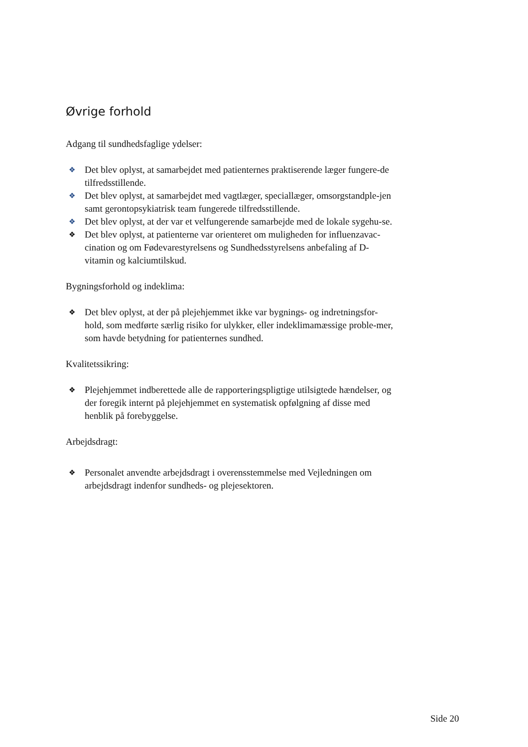Øvrige forhold
Adgang til sundhedsfaglige ydelser:
❖ Det blev oplyst, at samarbejdet med patienternes praktiserende læger fungere-de tilfredsstillende.
❖ Det blev oplyst, at samarbejdet med vagtlæger, speciallæger, omsorgstandple-jen samt gerontopsykiatrisk team fungerede tilfredsstillende.
❖ Det blev oplyst, at der var et velfungerende samarbejde med de lokale sygehu-se.
❖ Det blev oplyst, at patienterne var orienteret om muligheden for influenzavac-cination og om Fødevarestyrelsens og Sundhedsstyrelsens anbefaling af D-vitamin og kalciumtilskud.
Bygningsforhold og indeklima:
❖ Det blev oplyst, at der på plejehjemmet ikke var bygnings- og indretningsfor-hold, som medførte særlig risiko for ulykker, eller indeklimamæssige proble-mer, som havde betydning for patienternes sundhed.
Kvalitetssikring:
❖ Plejehjemmet indberettede alle de rapporteringspligtige utilsigtede hændelser, og der foregik internt på plejehjemmet en systematisk opfølgning af disse med henblik på forebyggelse.
Arbejdsdragt:
❖ Personalet anvendte arbejdsdragt i overensstemmelse med Vejledningen om arbejdsdragt indenfor sundheds- og plejesektoren.
Side 20